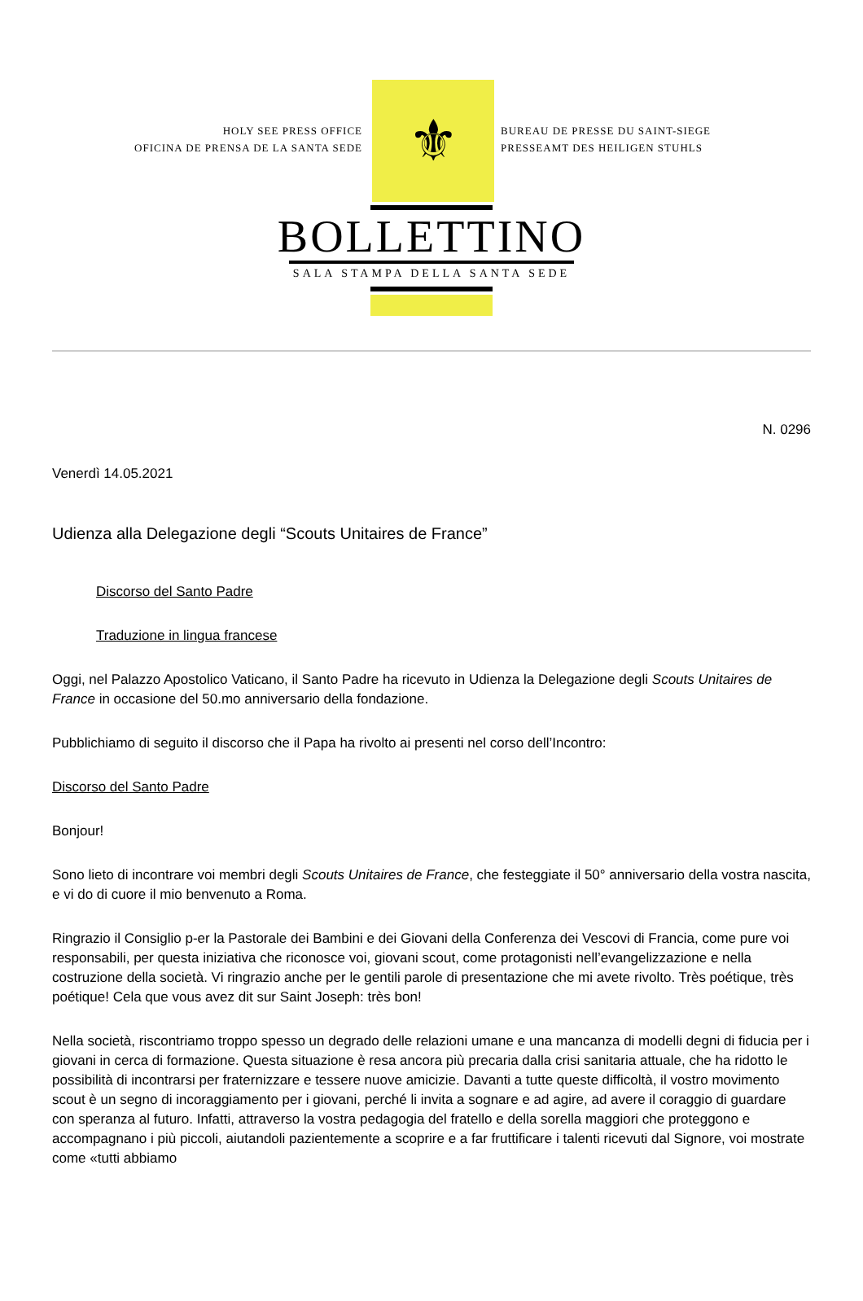HOLY SEE PRESS OFFICE
OFICINA DE PRENSA DE LA SANTA SEDE
⚜
BUREAU DE PRESSE DU SAINT-SIEGE
PRESSEAMT DES HEILIGEN STUHLS
BOLLETTINO
SALA STAMPA DELLA SANTA SEDE
N. 0296
Venerdì 14.05.2021
Udienza alla Delegazione degli “Scouts Unitaires de France”
Discorso del Santo Padre
Traduzione in lingua francese
Oggi, nel Palazzo Apostolico Vaticano, il Santo Padre ha ricevuto in Udienza la Delegazione degli Scouts Unitaires de France in occasione del 50.mo anniversario della fondazione.
Pubblichiamo di seguito il discorso che il Papa ha rivolto ai presenti nel corso dell’Incontro:
Discorso del Santo Padre
Bonjour!
Sono lieto di incontrare voi membri degli Scouts Unitaires de France, che festeggiate il 50° anniversario della vostra nascita, e vi do di cuore il mio benvenuto a Roma.
Ringrazio il Consiglio p-er la Pastorale dei Bambini e dei Giovani della Conferenza dei Vescovi di Francia, come pure voi responsabili, per questa iniziativa che riconosce voi, giovani scout, come protagonisti nell’evangelizzazione e nella costruzione della società. Vi ringrazio anche per le gentili parole di presentazione che mi avete rivolto. Très poétique, très poétique! Cela que vous avez dit sur Saint Joseph: très bon!
Nella società, riscontriamo troppo spesso un degrado delle relazioni umane e una mancanza di modelli degni di fiducia per i giovani in cerca di formazione. Questa situazione è resa ancora più precaria dalla crisi sanitaria attuale, che ha ridotto le possibilità di incontrarsi per fraternizzare e tessere nuove amicizie. Davanti a tutte queste difficoltà, il vostro movimento scout è un segno di incoraggiamento per i giovani, perché li invita a sognare e ad agire, ad avere il coraggio di guardare con speranza al futuro. Infatti, attraverso la vostra pedagogia del fratello e della sorella maggiori che proteggono e accompagnano i più piccoli, aiutandoli pazientemente a scoprire e a far fruttificare i talenti ricevuti dal Signore, voi mostrate come «tutti abbiamo